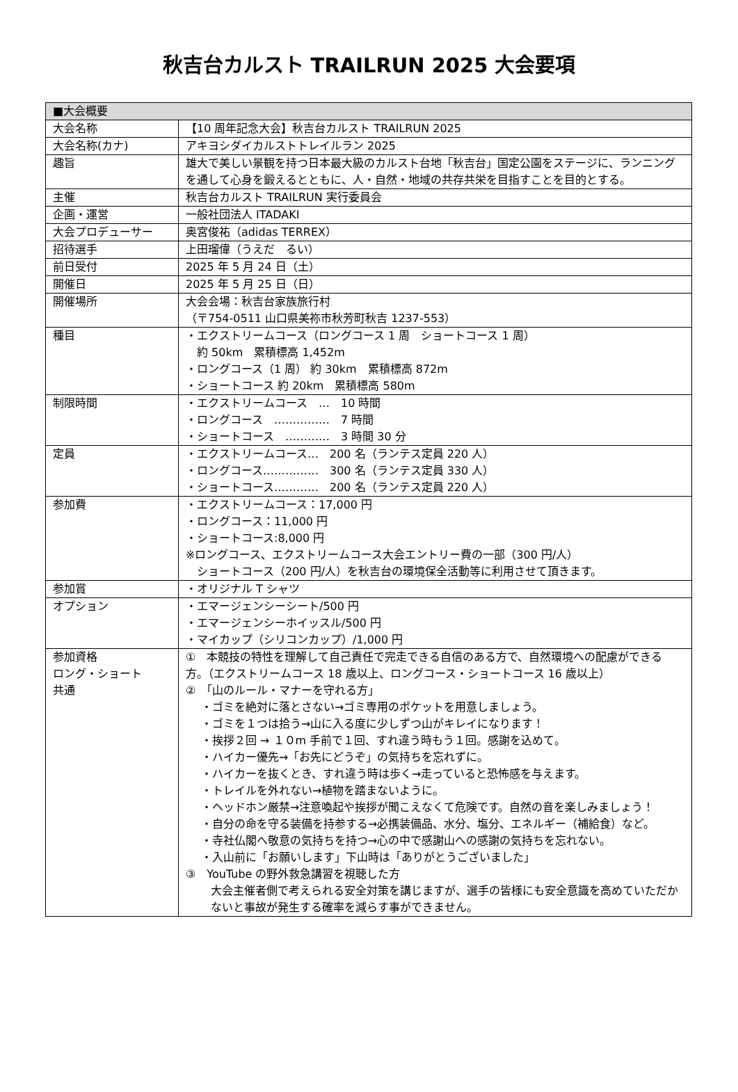秋吉台カルスト TRAILRUN 2025 大会要項
| ■大会概要 | |
| 大会名称 | 【10 周年記念大会】秋吉台カルスト TRAILRUN 2025 |
| 大会名称(カナ) | アキヨシダイカルストトレイルラン 2025 |
| 趣旨 | 雄大で美しい景観を持つ日本最大級のカルスト台地「秋吉台」国定公園をステージに、ランニングを通して心身を鍛えるとともに、人・自然・地域の共存共栄を目指すことを目的とする。 |
| 主催 | 秋吉台カルスト TRAILRUN 実行委員会 |
| 企画・運営 | 一般社団法人 ITADAKI |
| 大会プロデューサー | 奥宮俊祐（adidas TERREX） |
| 招待選手 | 上田瑠偉（うえだ るい） |
| 前日受付 | 2025 年 5 月 24 日（土） |
| 開催日 | 2025 年 5 月 25 日（日） |
| 開催場所 | 大会会場：秋吉台家族旅行村 （〒754-0511 山口県美祢市秋芳町秋吉 1237-553） |
| 種目 | ・エクストリームコース（ロングコース 1 周 ショートコース 1 周） 約 50km 累積標高 1,452m ・ロングコース（1 周） 約 30km 累積標高 872m ・ショートコース 約 20km 累積標高 580m |
| 制限時間 | ・エクストリームコース … 10 時間 ・ロングコース …………… 7 時間 ・ショートコース ………… 3 時間 30 分 |
| 定員 | ・エクストリームコース… 200 名（ランテス定員 220 人） ・ロングコース…………… 300 名（ランテス定員 330 人） ・ショートコース………… 200 名（ランテス定員 220 人） |
| 参加費 | ・エクストリームコース：17,000 円 ・ロングコース：11,000 円 ・ショートコース:8,000 円 ※ロングコース、エクストリームコース大会エントリー費の一部（300 円/人） ショートコース（200 円/人）を秋吉台の環境保全活動等に利用させて頂きます。 |
| 参加賞 | ・オリジナル T シャツ |
| オプション | ・エマージェンシーシート/500 円 ・エマージェンシーホイッスル/500 円 ・マイカップ（シリコンカップ）/1,000 円 |
| 参加資格 ロング・ショート 共通 | ① 本競技の特性を理解して自己責任で完走できる自信のある方で、自然環境への配慮ができる方。（エクストリームコース 18 歳以上、ロングコース・ショートコース 16 歳以上） ② 「山のルール・マナーを守れる方」 ・ゴミを絶対に落とさない→ゴミ専用のポケットを用意しましょう。 ・ゴミを１つは拾う→山に入る度に少しずつ山がキレイになります！ ・挨拶２回 → １０m 手前で１回、すれ違う時もう１回。感謝を込めて。 ・ハイカー優先→「お先にどうぞ」の気持ちを忘れずに。 ・ハイカーを抜くとき、すれ違う時は歩く→走っていると恐怖感を与えます。 ・トレイルを外れない→植物を踏まないように。 ・ヘッドホン厳禁→注意喚起や挨拶が聞こえなくて危険です。自然の音を楽しみましょう！ ・自分の命を守る装備を持参する→必携装備品、水分、塩分、エネルギー（補給食）など。 ・寺社仏閣へ敬意の気持ちを持つ→心の中で感謝山への感謝の気持ちを忘れない。 ・入山前に「お願いします」下山時は「ありがとうございました」 ③ YouTube の野外救急講習を視聴した方 大会主催者側で考えられる安全対策を講じますが、選手の皆様にも安全意識を高めていただかないと事故が発生する確率を減らす事ができません。 |